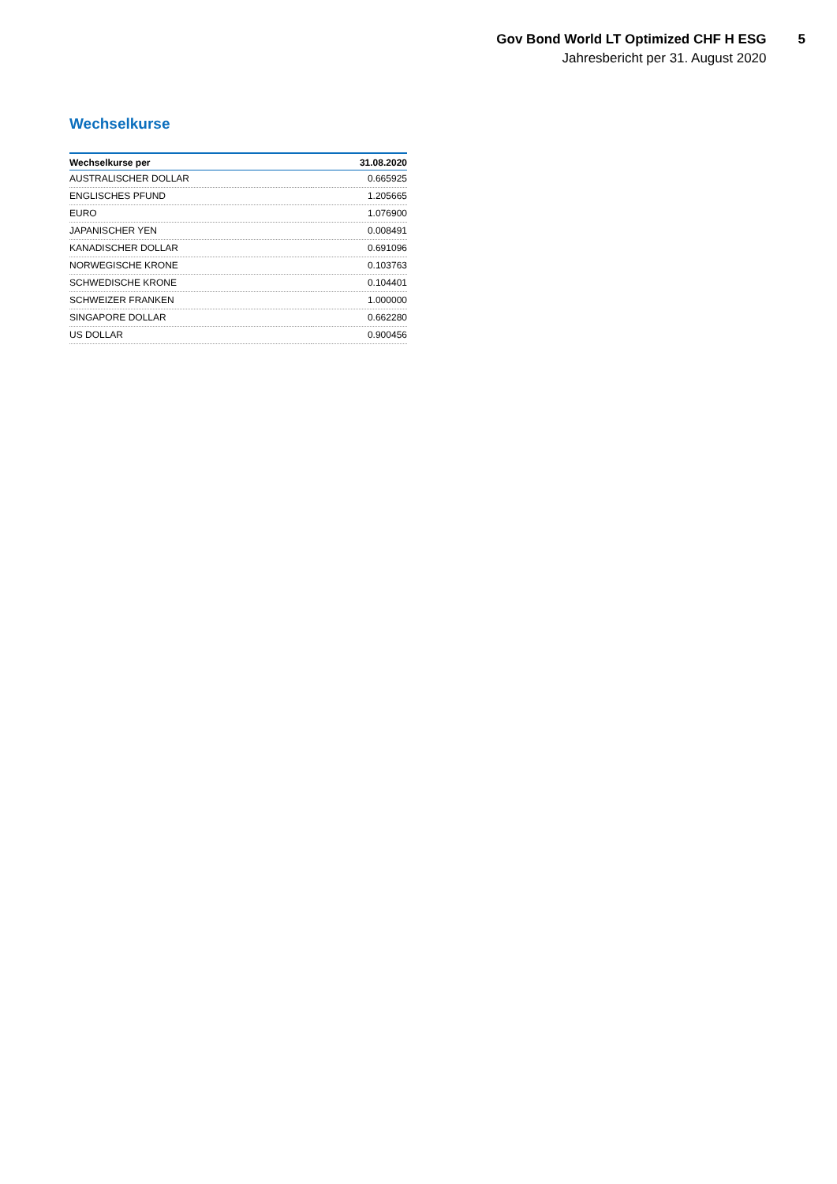Gov Bond World LT Optimized CHF H ESG
Jahresbericht per 31. August 2020
5
Wechselkurse
| Wechselkurse per | 31.08.2020 |
| --- | --- |
| AUSTRALISCHER DOLLAR | 0.665925 |
| ENGLISCHES PFUND | 1.205665 |
| EURO | 1.076900 |
| JAPANISCHER YEN | 0.008491 |
| KANADISCHER DOLLAR | 0.691096 |
| NORWEGISCHE KRONE | 0.103763 |
| SCHWEDISCHE KRONE | 0.104401 |
| SCHWEIZER FRANKEN | 1.000000 |
| SINGAPORE DOLLAR | 0.662280 |
| US DOLLAR | 0.900456 |